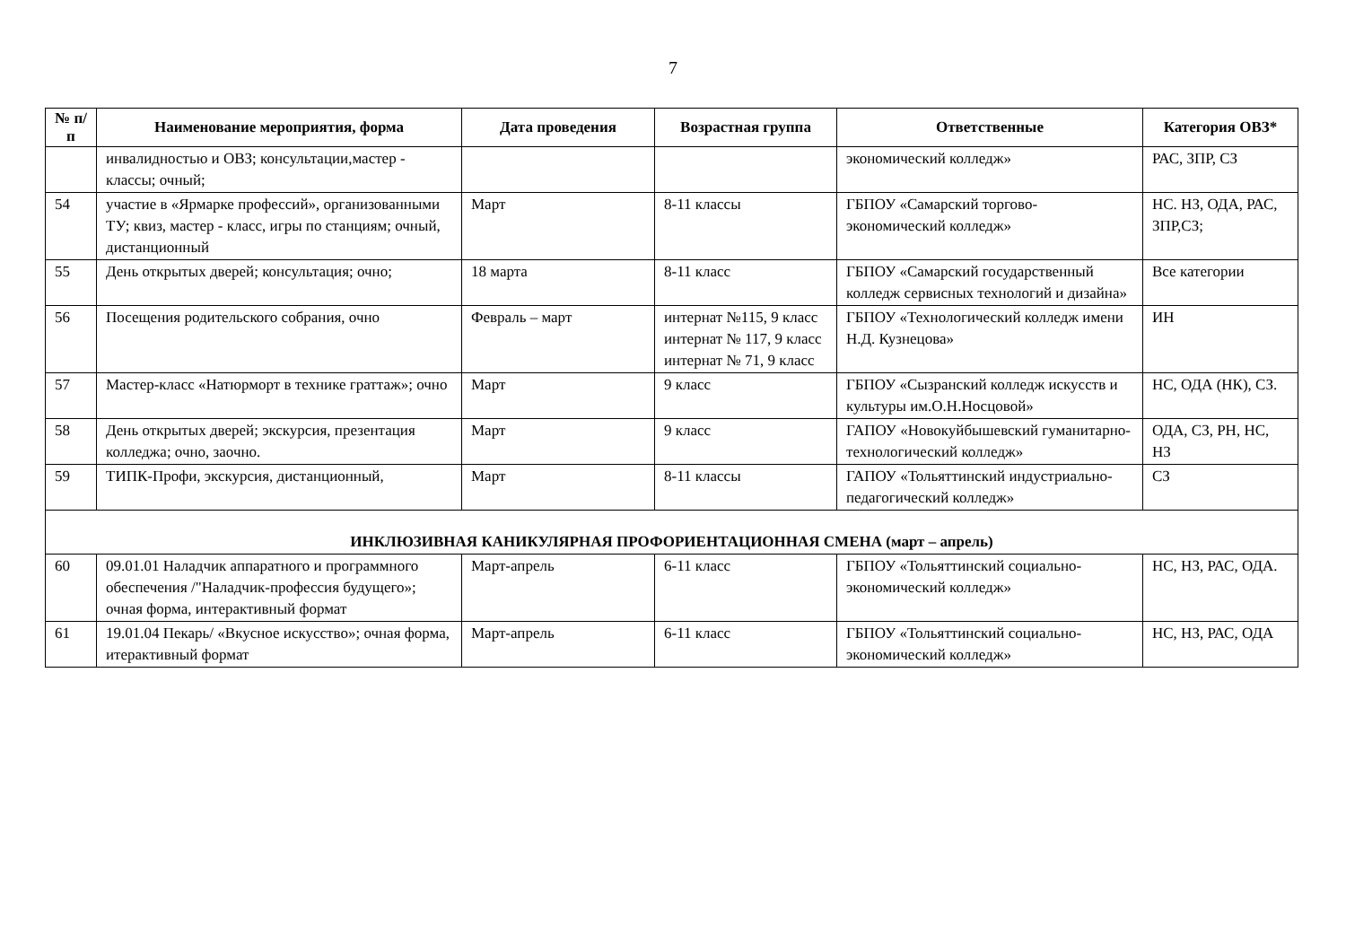7
| № п/п | Наименование мероприятия, форма | Дата проведения | Возрастная группа | Ответственные | Категория ОВЗ* |
| --- | --- | --- | --- | --- | --- |
| | инвалидностью и ОВЗ; консультации,мастер - классы; очный; | | | экономический колледж» | РАС, ЗПР, СЗ |
| 54 | участие в «Ярмарке профессий», организованными ТУ; квиз, мастер - класс, игры по станциям; очный, дистанционный | Март | 8-11 классы | ГБПОУ «Самарский торгово-экономический колледж» | НС. НЗ, ОДА, РАС, ЗПР,СЗ; |
| 55 | День открытых дверей; консультация; очно; | 18 марта | 8-11 класс | ГБПОУ «Самарский государственный колледж сервисных технологий и дизайна» | Все категории |
| 56 | Посещения родительского собрания, очно | Февраль – март | интернат №115, 9 класс интернат № 117, 9 класс интернат № 71, 9 класс | ГБПОУ «Технологический колледж имени Н.Д. Кузнецова» | ИН |
| 57 | Мастер-класс «Натюрморт в технике граттаж»; очно | Март | 9 класс | ГБПОУ «Сызранский колледж искусств и культуры им.О.Н.Носцовой» | НС, ОДА (НК), СЗ. |
| 58 | День открытых дверей; экскурсия, презентация колледжа; очно, заочно. | Март | 9 класс | ГАПОУ «Новокуйбышевский гуманитарно-технологический колледж» | ОДА, СЗ, РН, НС, НЗ |
| 59 | ТИПК-Профи, экскурсия, дистанционный, | Март | 8-11 классы | ГАПОУ «Тольяттинский индустриально-педагогический колледж» | СЗ |
| ИНКЛЮЗИВНАЯ КАНИКУЛЯРНАЯ ПРОФОРИЕНТАЦИОННАЯ СМЕНА (март – апрель) | | | | | |
| 60 | 09.01.01 Наладчик аппаратного и программного обеспечения /"Наладчик-профессия будущего»; очная форма, интерактивный формат | Март-апрель | 6-11 класс | ГБПОУ «Тольяттинский социально-экономический колледж» | НС, НЗ, РАС, ОДА. |
| 61 | 19.01.04 Пекарь/ «Вкусное искусство»; очная форма, итерактивный формат | Март-апрель | 6-11 класс | ГБПОУ «Тольяттинский социально-экономический колледж» | НС, НЗ, РАС, ОДА |